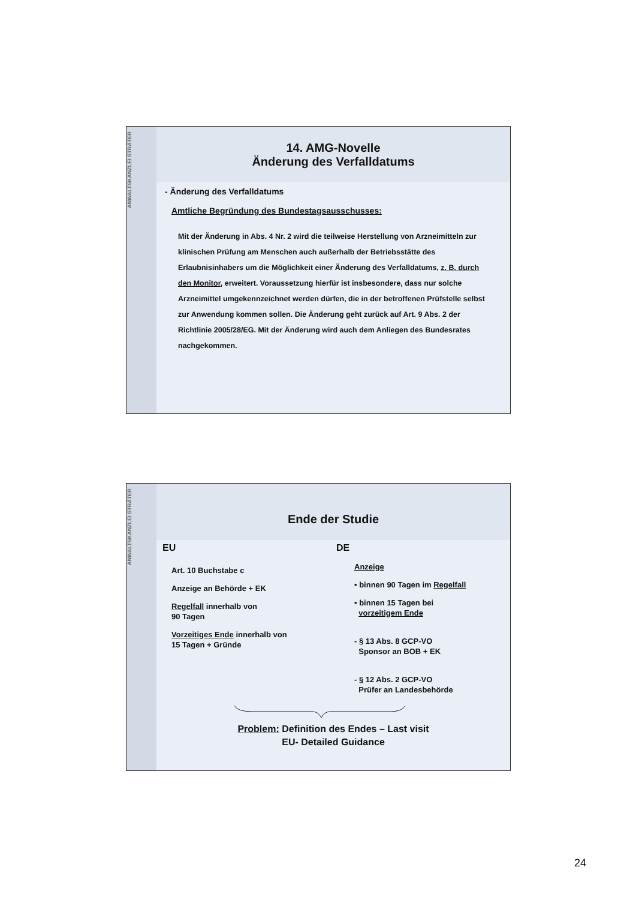ANWALTSKANZLEI STRÄTER
14. AMG-Novelle
Änderung des Verfalldatums
- Änderung des Verfalldatums
Amtliche Begründung des Bundestagsausschusses:
Mit der Änderung in Abs. 4 Nr. 2 wird die teilweise Herstellung von Arzneimitteln zur klinischen Prüfung am Menschen auch außerhalb der Betriebsstätte des Erlaubnisinhabers um die Möglichkeit einer Änderung des Verfalldatums, z. B. durch den Monitor, erweitert. Voraussetzung hierfür ist insbesondere, dass nur solche Arzneimittel umgekennzeichnet werden dürfen, die in der betroffenen Prüfstelle selbst zur Anwendung kommen sollen. Die Änderung geht zurück auf Art. 9 Abs. 2 der Richtlinie 2005/28/EG. Mit der Änderung wird auch dem Anliegen des Bundesrates nachgekommen.
ANWALTSKANZLEI STRÄTER
Ende der Studie
EU
Art. 10 Buchstabe c
Anzeige an Behörde + EK
Regelfall innerhalb von
90 Tagen
Vorzeitiges Ende innerhalb von
15 Tagen + Gründe
DE
Anzeige
• binnen 90 Tagen im Regelfall
• binnen 15 Tagen bei
vorzeitigem Ende
- § 13 Abs. 8 GCP-VO
Sponsor an BOB + EK
- § 12 Abs. 2 GCP-VO
Prüfer an Landesbehörde
Problem: Definition des Endes – Last visit
EU- Detailed Guidance
24